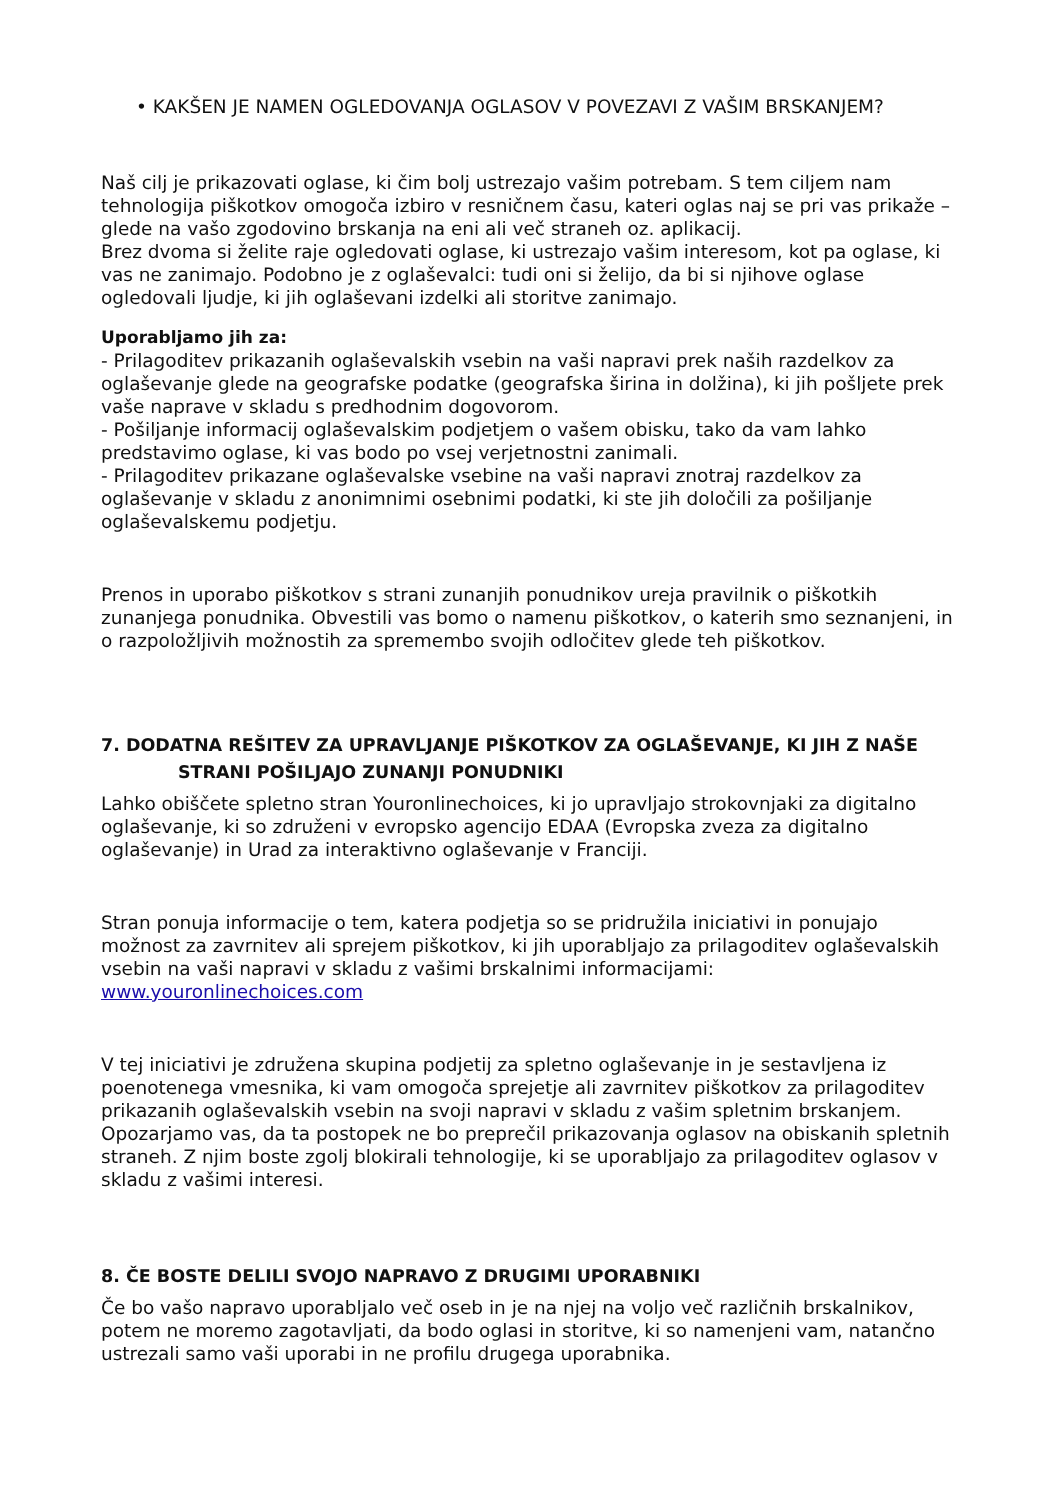• KAKŠEN JE NAMEN OGLEDOVANJA OGLASOV V POVEZAVI Z VAŠIM BRSKANJEM?
Naš cilj je prikazovati oglase, ki čim bolj ustrezajo vašim potrebam. S tem ciljem nam tehnologija piškotkov omogoča izbiro v resničnem času, kateri oglas naj se pri vas prikaže – glede na vašo zgodovino brskanja na eni ali več straneh oz. aplikacij.
Brez dvoma si želite raje ogledovati oglase, ki ustrezajo vašim interesom, kot pa oglase, ki vas ne zanimajo. Podobno je z oglaševalci: tudi oni si želijo, da bi si njihove oglase ogledovali ljudje, ki jih oglaševani izdelki ali storitve zanimajo.
Uporabljamo jih za:
- Prilagoditev prikazanih oglaševalskih vsebin na vaši napravi prek naših razdelkov za oglaševanje glede na geografske podatke (geografska širina in dolžina), ki jih pošljete prek vaše naprave v skladu s predhodnim dogovorom.
- Pošiljanje informacij oglaševalskim podjetjem o vašem obisku, tako da vam lahko predstavimo oglase, ki vas bodo po vsej verjetnostni zanimali.
- Prilagoditev prikazane oglaševalske vsebine na vaši napravi znotraj razdelkov za oglaševanje v skladu z anonimnimi osebnimi podatki, ki ste jih določili za pošiljanje oglaševalskemu podjetju.
Prenos in uporabo piškotkov s strani zunanjih ponudnikov ureja pravilnik o piškotkih zunanjega ponudnika. Obvestili vas bomo o namenu piškotkov, o katerih smo seznanjeni, in o razpoložljivih možnostih za spremembo svojih odločitev glede teh piškotkov.
7. DODATNA REŠITEV ZA UPRAVLJANJE PIŠKOTKOV ZA OGLAŠEVANJE, KI JIH Z NAŠE
STRANI POŠILJAJO ZUNANJI PONUDNIKI
Lahko obiščete spletno stran Youronlinechoices, ki jo upravljajo strokovnjaki za digitalno oglaševanje, ki so združeni v evropsko agencijo EDAA (Evropska zveza za digitalno oglaševanje) in Urad za interaktivno oglaševanje v Franciji.
Stran ponuja informacije o tem, katera podjetja so se pridružila iniciativi in ponujajo možnost za zavrnitev ali sprejem piškotkov, ki jih uporabljajo za prilagoditev oglaševalskih vsebin na vaši napravi v skladu z vašimi brskalnimi informacijami: www.youronlinechoices.com
V tej iniciativi je združena skupina podjetij za spletno oglaševanje in je sestavljena iz poenotenega vmesnika, ki vam omogoča sprejetje ali zavrnitev piškotkov za prilagoditev prikazanih oglaševalskih vsebin na svoji napravi v skladu z vašim spletnim brskanjem. Opozarjamo vas, da ta postopek ne bo preprečil prikazovanja oglasov na obiskanih spletnih straneh. Z njim boste zgolj blokirali tehnologije, ki se uporabljajo za prilagoditev oglasov v skladu z vašimi interesi.
8. ČE BOSTE DELILI SVOJO NAPRAVO Z DRUGIMI UPORABNIKI
Če bo vašo napravo uporabljalo več oseb in je na njej na voljo več različnih brskalnikov, potem ne moremo zagotavljati, da bodo oglasi in storitve, ki so namenjeni vam, natančno ustrezali samo vaši uporabi in ne profilu drugega uporabnika.